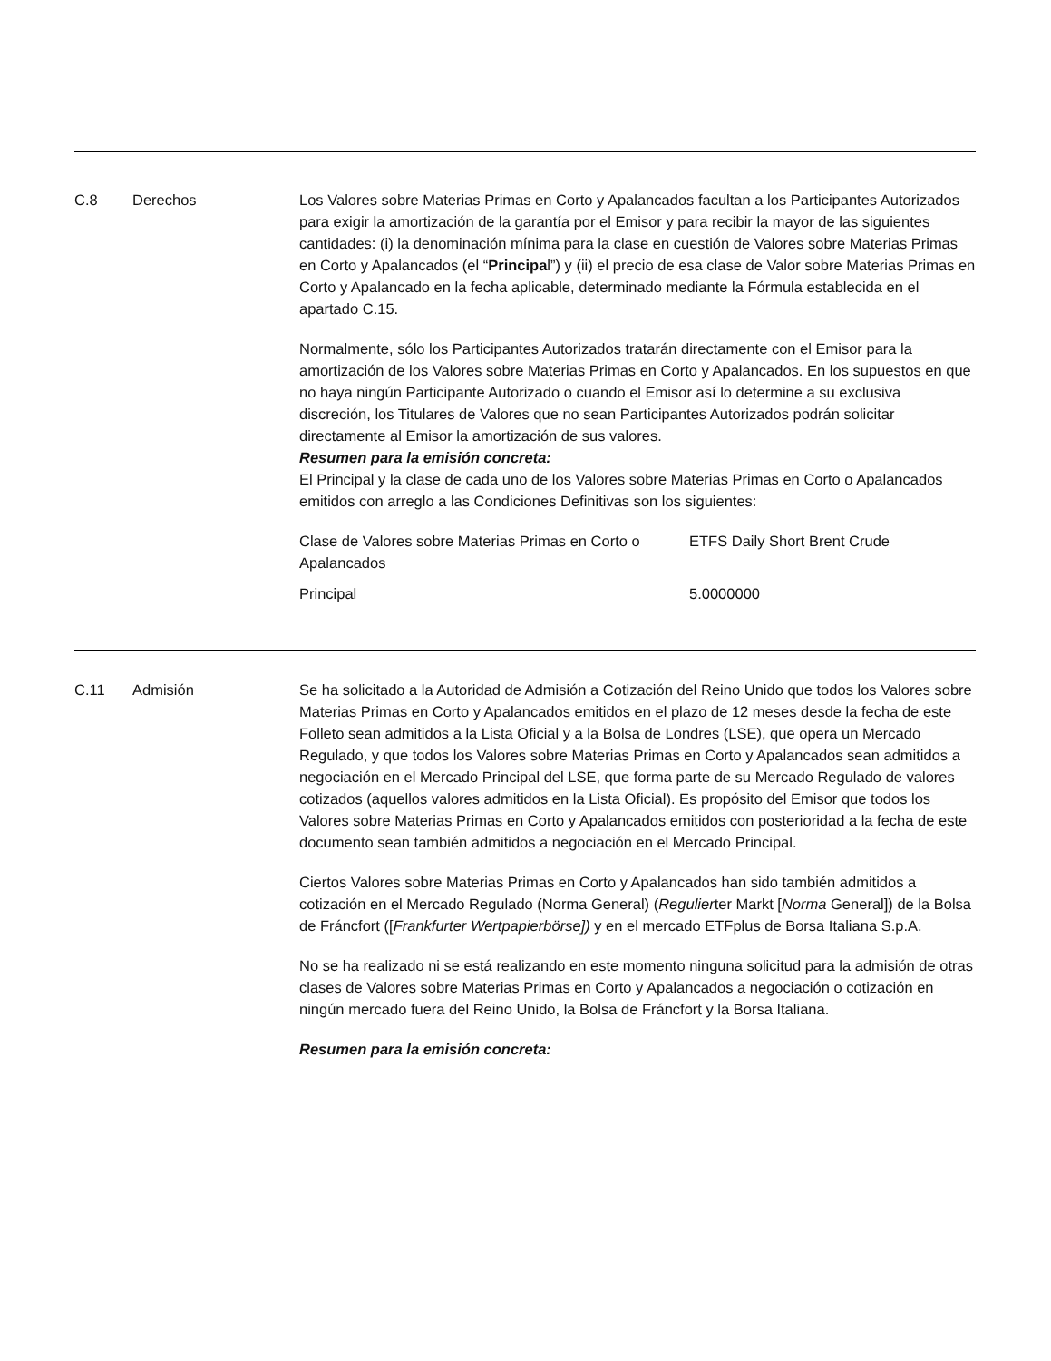C.8 Derechos Los Valores sobre Materias Primas en Corto y Apalancados facultan a los Participantes Autorizados para exigir la amortización de la garantía por el Emisor y para recibir la mayor de las siguientes cantidades: (i) la denominación mínima para la clase en cuestión de Valores sobre Materias Primas en Corto y Apalancados (el “Principal”) y (ii) el precio de esa clase de Valor sobre Materias Primas en Corto y Apalancado en la fecha aplicable, determinado mediante la Fórmula establecida en el apartado C.15.
Normalmente, sólo los Participantes Autorizados tratarán directamente con el Emisor para la amortización de los Valores sobre Materias Primas en Corto y Apalancados. En los supuestos en que no haya ningún Participante Autorizado o cuando el Emisor así lo determine a su exclusiva discreción, los Titulares de Valores que no sean Participantes Autorizados podrán solicitar directamente al Emisor la amortización de sus valores.
Resumen para la emisión concreta:
El Principal y la clase de cada uno de los Valores sobre Materias Primas en Corto o Apalancados emitidos con arreglo a las Condiciones Definitivas son los siguientes:
| Clase de Valores sobre Materias Primas en Corto o Apalancados | ETFS Daily Short Brent Crude |
| Principal | 5.0000000 |
C.11 Admisión Se ha solicitado a la Autoridad de Admisión a Cotización del Reino Unido que todos los Valores sobre Materias Primas en Corto y Apalancados emitidos en el plazo de 12 meses desde la fecha de este Folleto sean admitidos a la Lista Oficial y a la Bolsa de Londres (LSE), que opera un Mercado Regulado, y que todos los Valores sobre Materias Primas en Corto y Apalancados sean admitidos a negociación en el Mercado Principal del LSE, que forma parte de su Mercado Regulado de valores cotizados (aquellos valores admitidos en la Lista Oficial). Es propósito del Emisor que todos los Valores sobre Materias Primas en Corto y Apalancados emitidos con posterioridad a la fecha de este documento sean también admitidos a negociación en el Mercado Principal.
Ciertos Valores sobre Materias Primas en Corto y Apalancados han sido también admitidos a cotización en el Mercado Regulado (Norma General) (Reguliert er Markt [Norma General]) de la Bolsa de Fráncfort ([Frankfurter Wertpapierbörse]) y en el mercado ETFplus de Borsa Italiana S.p.A.
No se ha realizado ni se está realizando en este momento ninguna solicitud para la admisión de otras clases de Valores sobre Materias Primas en Corto y Apalancados a negociación o cotización en ningún mercado fuera del Reino Unido, la Bolsa de Fráncfort y la Borsa Italiana.
Resumen para la emisión concreta: